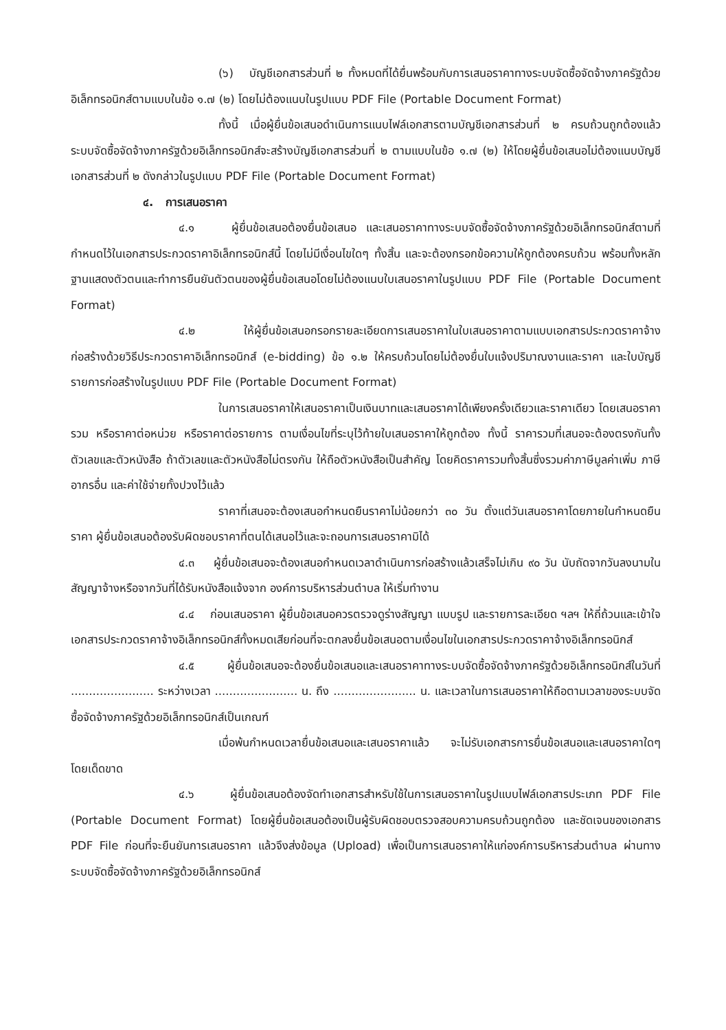(๖) บัญชีเอกสารส่วนที่ ๒ ทั้งหมดที่ได้ยื่นพร้อมกับการเสนอราคาทางระบบจัดซื้อจัดจ้างภาครัฐด้วยอิเล็กทรอนิกส์ตามแบบในข้อ ๑.๗ (๒) โดยไม่ต้องแนบในรูปแบบ PDF File (Portable Document Format)
ทั้งนี้ เมื่อผู้ยื่นข้อเสนอดำเนินการแนบไฟล์เอกสารตามบัญชีเอกสารส่วนที่ ๒ ครบถ้วนถูกต้องแล้ว ระบบจัดซื้อจัดจ้างภาครัฐด้วยอิเล็กทรอนิกส์จะสร้างบัญชีเอกสารส่วนที่ ๒ ตามแบบในข้อ ๑.๗ (๒) ให้โดยผู้ยื่นข้อเสนอไม่ต้องแนบบัญชีเอกสารส่วนที่ ๒ ดังกล่าวในรูปแบบ PDF File (Portable Document Format)
๔. การเสนอราคา
๔.๑ ผู้ยื่นข้อเสนอต้องยื่นข้อเสนอ และเสนอราคาทางระบบจัดซื้อจัดจ้างภาครัฐด้วยอิเล็กทรอนิกส์ตามที่กำหนดไว้ในเอกสารประกวดราคาอิเล็กทรอนิกส์นี้ โดยไม่มีเงื่อนไขใดๆ ทั้งสิ้น และจะต้องกรอกข้อความให้ถูกต้องครบถ้วน พร้อมทั้งหลักฐานแสดงตัวตนและทำการยืนยันตัวตนของผู้ยื่นข้อเสนอโดยไม่ต้องแนบใบเสนอราคาในรูปแบบ PDF File (Portable Document Format)
๔.๒ ให้ผู้ยื่นข้อเสนอกรอกรายละเอียดการเสนอราคาในใบเสนอราคาตามแบบเอกสารประกวดราคาจ้างก่อสร้างด้วยวิธีประกวดราคาอิเล็กทรอนิกส์ (e-bidding) ข้อ ๑.๒ ให้ครบถ้วนโดยไม่ต้องยื่นใบแจ้งปริมาณงานและราคา และใบบัญชีรายการก่อสร้างในรูปแบบ PDF File (Portable Document Format)
ในการเสนอราคาให้เสนอราคาเป็นเงินบาทและเสนอราคาได้เพียงครั้งเดียวและราคาเดียว โดยเสนอราคารวม หรือราคาต่อหน่วย หรือราคาต่อรายการ ตามเงื่อนไขที่ระบุไว้ท้ายใบเสนอราคาให้ถูกต้อง ทั้งนี้ ราคารวมที่เสนอจะต้องตรงกันทั้งตัวเลขและตัวหนังสือ ถ้าตัวเลขและตัวหนังสือไม่ตรงกัน ให้ถือตัวหนังสือเป็นสำคัญ โดยคิดราคารวมทั้งสิ้นซึ่งรวมค่าภาษีมูลค่าเพิ่ม ภาษีอากรอื่น และค่าใช้จ่ายทั้งปวงไว้แล้ว
ราคาที่เสนอจะต้องเสนอกำหนดยืนราคาไม่น้อยกว่า ๓๐ วัน ตั้งแต่วันเสนอราคาโดยภายในกำหนดยืนราคา ผู้ยื่นข้อเสนอต้องรับผิดชอบราคาที่ตนได้เสนอไว้และจะถอนการเสนอราคามิได้
๔.๓ ผู้ยื่นข้อเสนอจะต้องเสนอกำหนดเวลาดำเนินการก่อสร้างแล้วเสร็จไม่เกิน ๙๐ วัน นับถัดจากวันลงนามในสัญญาจ้างหรือจากวันที่ได้รับหนังสือแจ้งจาก องค์การบริหารส่วนตำบล ให้เริ่มทำงาน
๔.๔ ก่อนเสนอราคา ผู้ยื่นข้อเสนอควรตรวจดูร่างสัญญา แบบรูป และรายการละเอียด ฯลฯ ให้ถี่ถ้วนและเข้าใจเอกสารประกวดราคาจ้างอิเล็กทรอนิกส์ทั้งหมดเสียก่อนที่จะตกลงยื่นข้อเสนอตามเงื่อนไขในเอกสารประกวดราคาจ้างอิเล็กทรอนิกส์
๔.๕ ผู้ยื่นข้อเสนอจะต้องยื่นข้อเสนอและเสนอราคาทางระบบจัดซื้อจัดจ้างภาครัฐด้วยอิเล็กทรอนิกส์ในวันที่ ....................... ระหว่างเวลา ....................... น. ถึง ....................... น. และเวลาในการเสนอราคาให้ถือตามเวลาของระบบจัดซื้อจัดจ้างภาครัฐด้วยอิเล็กทรอนิกส์เป็นเกณฑ์
เมื่อพ้นกำหนดเวลายื่นข้อเสนอและเสนอราคาแล้ว จะไม่รับเอกสารการยื่นข้อเสนอและเสนอราคาใดๆ โดยเด็ดขาด
๔.๖ ผู้ยื่นข้อเสนอต้องจัดทำเอกสารสำหรับใช้ในการเสนอราคาในรูปแบบไฟล์เอกสารประเภท PDF File (Portable Document Format) โดยผู้ยื่นข้อเสนอต้องเป็นผู้รับผิดชอบตรวจสอบความครบถ้วนถูกต้อง และชัดเจนของเอกสาร PDF File ก่อนที่จะยืนยันการเสนอราคา แล้วจึงส่งข้อมูล (Upload) เพื่อเป็นการเสนอราคาให้แก่องค์การบริหารส่วนตำบล ผ่านทางระบบจัดซื้อจัดจ้างภาครัฐด้วยอิเล็กทรอนิกส์